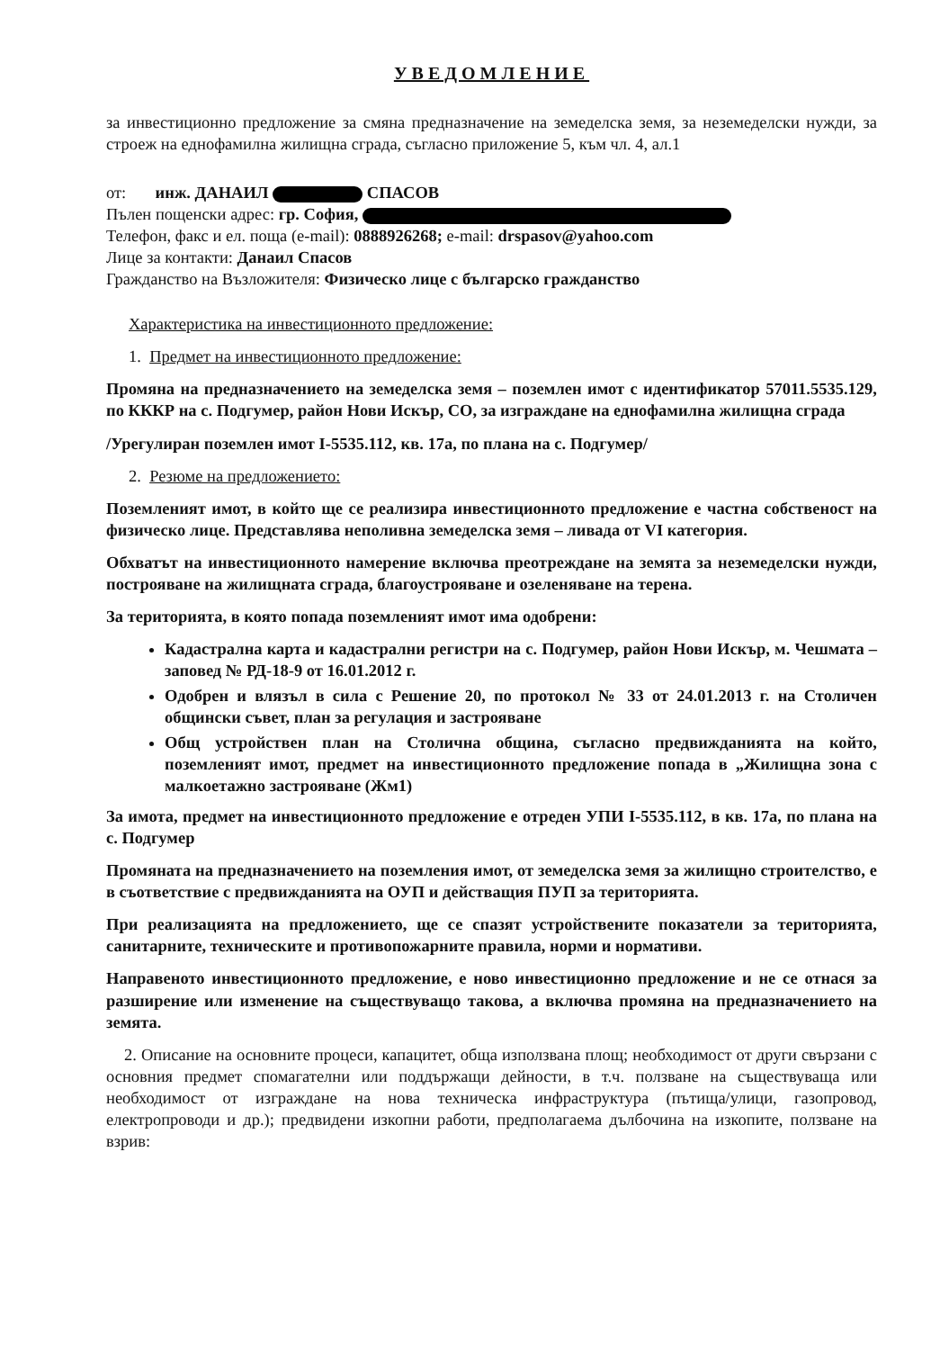УВЕДОМЛЕНИЕ
за инвестиционно предложение за смяна предназначение на земеделска земя, за неземеделски нужди, за строеж на еднофамилна жилищна сграда, съгласно приложение 5, към чл. 4, ал.1
от: инж. ДАНАИЛ СПАСОВ
Пълен пощенски адрес: гр. София,
Телефон, факс и ел. поща (e-mail): 0888926268; e-mail: drspasov@yahoo.com
Лице за контакти: Данаил Спасов
Гражданство на Възложителя: Физическо лице с българско гражданство
Характеристика на инвестиционното предложение:
1. Предмет на инвестиционното предложение:
Промяна на предназначението на земеделска земя – поземлен имот с идентификатор 57011.5535.129, по КККР на с. Подгумер, район Нови Искър, СО, за изграждане на еднофамилна жилищна сграда
/Урегулиран поземлен имот I-5535.112, кв. 17а, по плана на с. Подгумер/
2. Резюме на предложението:
Поземленият имот, в който ще се реализира инвестиционното предложение е частна собственост на физическо лице. Представлява неполивна земеделска земя – ливада от VI категория.
Обхватът на инвестиционното намерение включва преотреждане на земята за неземеделски нужди, построяване на жилищната сграда, благоустрояване и озеленяване на терена.
За територията, в която попада поземленият имот има одобрени:
Кадастрална карта и кадастрални регистри на с. Подгумер, район Нови Искър, м. Чешмата – заповед № РД-18-9 от 16.01.2012 г.
Одобрен и влязъл в сила с Решение 20, по протокол № 33 от 24.01.2013 г. на Столичен общински съвет, план за регулация и застрояване
Общ устройствен план на Столична община, съгласно предвижданията на който, поземленият имот, предмет на инвестиционното предложение попада в „Жилищна зона с малкоетажно застрояване (Жм1)
За имота, предмет на инвестиционното предложение е отреден УПИ I-5535.112, в кв. 17а, по плана на с. Подгумер
Промяната на предназначението на поземления имот, от земеделска земя за жилищно строителство, е в съответствие с предвижданията на ОУП и действащия ПУП за територията.
При реализацията на предложението, ще се спазят устройствените показатели за територията, санитарните, техническите и противопожарните правила, норми и нормативи.
Направеното инвестиционното предложение, е ново инвестиционно предложение и не се отнася за разширение или изменение на съществуващо такова, а включва промяна на предназначението на земята.
2. Описание на основните процеси, капацитет, обща използвана площ; необходимост от други свързани с основния предмет спомагателни или поддържащи дейности, в т.ч. ползване на съществуваща или необходимост от изграждане на нова техническа инфраструктура (пътища/улици, газопровод, електропроводи и др.); предвидени изкопни работи, предполагаема дълбочина на изкопите, ползване на взрив: